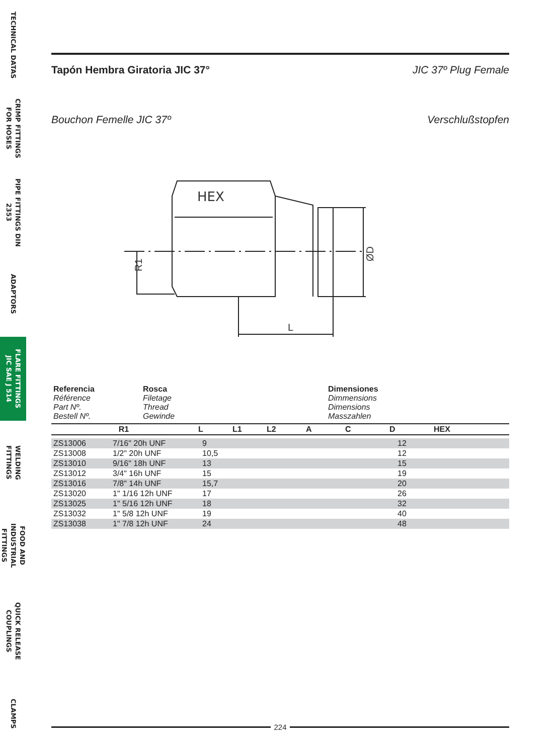TECHNICAL DATAS
CRIMP FITTINGS
FOR HOSES
PIPE FITTINGS DIN 2353
ADAPTORS
FLARE FITTINGS
JIC SAE J 514
WELDING FITTINGS
FOOD AND INDUSTRIAL
FITTINGS
QUICK RELEASE
COUPLINGS
CLAMPS
Tapón Hembra Giratoria JIC 37° JIC 37º Plug Female
Bouchon Femelle JIC 37º Verschlußstopfen
HEX
L
R1
ØD
| Referencia Référence Part Nº. Bestell Nº. | Rosca Filetage Thread Gewinde | Dimensiones Dimmensions Dimensions Masszahlen |
| R1 | L | L1 | L2 | A | C | D | HEX |
| --- | --- | --- | --- | --- | --- | --- | --- |
| ZS13006 | 7/16" 20h UNF | 9 | 12 |
| ZS13008 | 1/2" 20h UNF | 10,5 | 12 |
| ZS13010 | 9/16" 18h UNF | 13 | 15 |
| ZS13012 | 3/4" 16h UNF | 15 | 19 |
| ZS13016 | 7/8" 14h UNF | 15,7 | 20 |
| ZS13020 | 1" 1/16 12h UNF | 17 | 26 |
| ZS13025 | 1" 5/16 12h UNF | 18 | 32 |
| ZS13032 | 1" 5/8 12h UNF | 19 | 40 |
| ZS13038 | 1" 7/8 12h UNF | 24 | 48 |
224